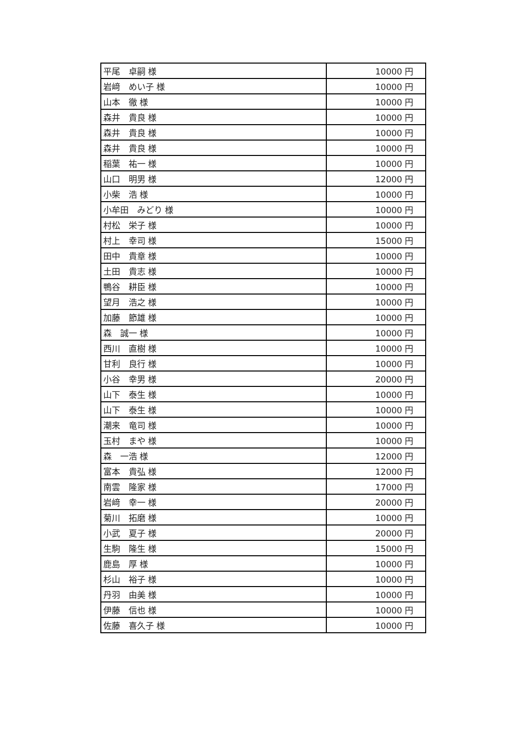| 平尾 卓嗣 様 | 10000 円 |
| 岩﨑 めい子 様 | 10000 円 |
| 山本 徹 様 | 10000 円 |
| 森井 貴良 様 | 10000 円 |
| 森井 貴良 様 | 10000 円 |
| 森井 貴良 様 | 10000 円 |
| 稲葉 祐一 様 | 10000 円 |
| 山口 明男 様 | 12000 円 |
| 小柴 浩 様 | 10000 円 |
| 小牟田 みどり 様 | 10000 円 |
| 村松 栄子 様 | 10000 円 |
| 村上 幸司 様 | 15000 円 |
| 田中 貴章 様 | 10000 円 |
| 土田 貴志 様 | 10000 円 |
| 鴨谷 耕臣 様 | 10000 円 |
| 望月 浩之 様 | 10000 円 |
| 加藤 節雄 様 | 10000 円 |
| 森 誠一 様 | 10000 円 |
| 西川 直樹 様 | 10000 円 |
| 甘利 良行 様 | 10000 円 |
| 小谷 幸男 様 | 20000 円 |
| 山下 泰生 様 | 10000 円 |
| 山下 泰生 様 | 10000 円 |
| 潮来 竜司 様 | 10000 円 |
| 玉村 まや 様 | 10000 円 |
| 森 一浩 様 | 12000 円 |
| 富本 貴弘 様 | 12000 円 |
| 南雲 隆家 様 | 17000 円 |
| 岩﨑 幸一 様 | 20000 円 |
| 菊川 拓磨 様 | 10000 円 |
| 小武 夏子 様 | 20000 円 |
| 生駒 隆生 様 | 15000 円 |
| 鹿島 厚 様 | 10000 円 |
| 杉山 裕子 様 | 10000 円 |
| 丹羽 由美 様 | 10000 円 |
| 伊藤 信也 様 | 10000 円 |
| 佐藤 喜久子 様 | 10000 円 |